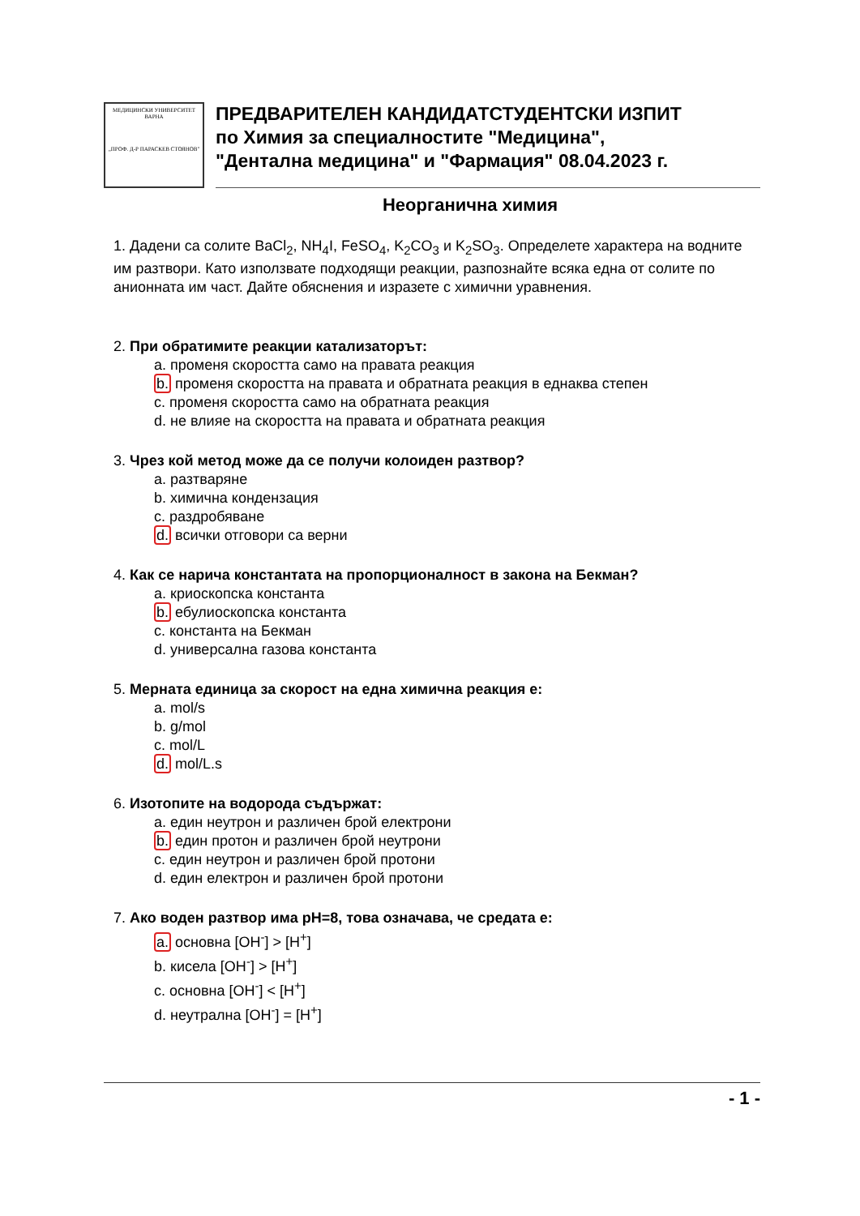МЕДИЦИНСКИ УНИВЕРСИТЕТ ВАРНА
„ПРОФ. Д-Р ПАРАСКЕВ СТОЯНОВ"
ПРЕДВАРИТЕЛЕН КАНДИДАТСТУДЕНТСКИ ИЗПИТ
по Химия за специалностите "Медицина",
"Дентална медицина" и "Фармация" 08.04.2023 г.
Неорганична химия
1. Дадени са солите BaCl<sub>2</sub>, NH<sub>4</sub>I, FeSO<sub>4</sub>, K<sub>2</sub>CO<sub>3</sub> и K<sub>2</sub>SO<sub>3</sub>. Определете характера на водните им разтвори. Като използвате подходящи реакции, разпознайте всяка една от солите по анионната им част. Дайте обяснения и изразете с химични уравнения.
2. При обратимите реакции катализаторът:
a. променя скоростта само на правата реакция
b. променя скоростта на правата и обратната реакция в еднаква степен
c. променя скоростта само на обратната реакция
d. не влияе на скоростта на правата и обратната реакция
3. Чрез кой метод може да се получи колоиден разтвор?
a. разтваряне
b. химична кондензация
c. раздробяване
d. всички отговори са верни
4. Как се нарича константата на пропорционалност в закона на Бекман?
a. криоскопска константа
b. ебулиоскопска константа
c. константа на Бекман
d. универсална газова константа
5. Мерната единица за скорост на една химична реакция е:
a. mol/s
b. g/mol
c. mol/L
d. mol/L.s
6. Изотопите на водорода съдържат:
a. един неутрон и различен брой електрони
b. един протон и различен брой неутрони
c. един неутрон и различен брой протони
d. един електрон и различен брой протони
7. Ако воден разтвор има pH=8, това означава, че средата е:
a. основна [OH<sup>-</sup>] > [H<sup>+</sup>]
b. кисела [OH<sup>-</sup>] > [H<sup>+</sup>]
c. основна [OH<sup>-</sup>] < [H<sup>+</sup>]
d. неутрална [OH<sup>-</sup>] = [H<sup>+</sup>]
- 1 -